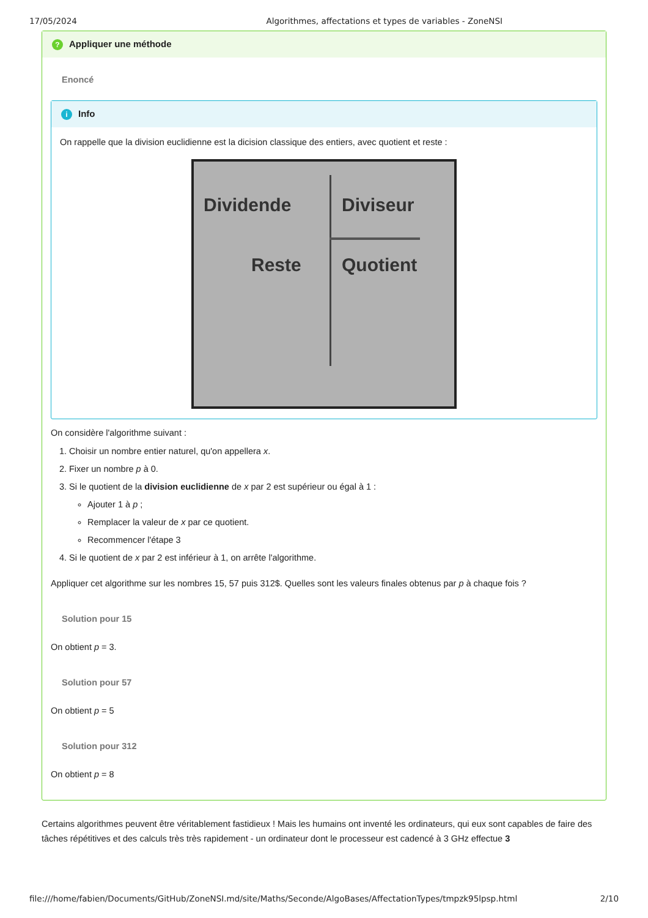17/05/2024 Algorithmes, affectations et types de variables - ZoneNSI
? Appliquer une méthode
Enoncé
i Info
On rappelle que la division euclidienne est la dicision classique des entiers, avec quotient et reste :
Dividende Diviseur
Reste Quotient
On considère l'algorithme suivant :
1. Choisir un nombre entier naturel, qu'on appellera x.
2. Fixer un nombre p à 0.
3. Si le quotient de la division euclidienne de x par 2 est supérieur ou égal à 1 :
Ajouter 1 à p ;
Remplacer la valeur de x par ce quotient.
Recommencer l'étape 3
4. Si le quotient de x par 2 est inférieur à 1, on arrête l'algorithme.
Appliquer cet algorithme sur les nombres 15, 57 puis 312$. Quelles sont les valeurs finales obtenus par p à chaque fois ?
Solution pour 15
On obtient p = 3.
Solution pour 57
On obtient p = 5
Solution pour 312
On obtient p = 8
Certains algorithmes peuvent être véritablement fastidieux ! Mais les humains ont inventé les ordinateurs, qui eux sont capables de faire des tâches répétitives et des calculs très très rapidement - un ordinateur dont le processeur est cadencé à 3 GHz effectue 3
file:///home/fabien/Documents/GitHub/ZoneNSI.md/site/Maths/Seconde/AlgoBases/AffectationTypes/tmpzk95lpsp.html 2/10